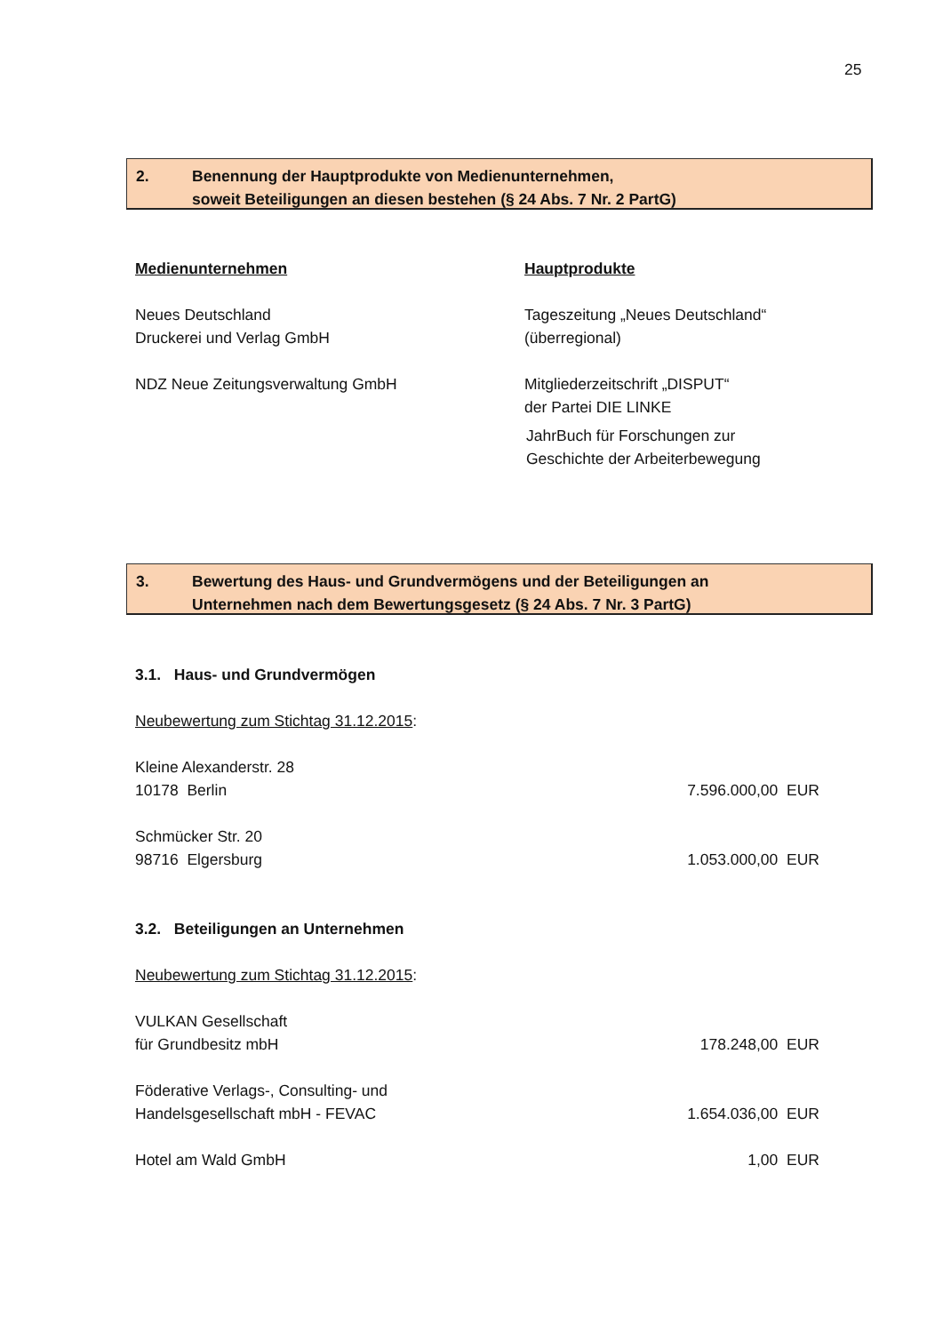25
2. Benennung der Hauptprodukte von Medienunternehmen,
soweit Beteiligungen an diesen bestehen (§ 24 Abs. 7 Nr. 2 PartG)
| Medienunternehmen | Hauptprodukte |
| Neues Deutschland Druckerei und Verlag GmbH | Tageszeitung „Neues Deutschland“ (überregional) |
| NDZ Neue Zeitungsverwaltung GmbH | Mitgliederzeitschrift „DISPUT“ der Partei DIE LINKE JahrBuch für Forschungen zur Geschichte der Arbeiterbewegung |
3. Bewertung des Haus- und Grundvermögens und der Beteiligungen an
Unternehmen nach dem Bewertungsgesetz (§ 24 Abs. 7 Nr. 3 PartG)
3.1. Haus- und Grundvermögen
Neubewertung zum Stichtag 31.12.2015:
| Kleine Alexanderstr. 28 10178 Berlin | 7.596.000,00 EUR |
| Schmücker Str. 20 98716 Elgersburg | 1.053.000,00 EUR |
3.2. Beteiligungen an Unternehmen
Neubewertung zum Stichtag 31.12.2015:
| VULKAN Gesellschaft für Grundbesitz mbH | 178.248,00 EUR |
| Föderative Verlags-, Consulting- und Handelsgesellschaft mbH - FEVAC | 1.654.036,00 EUR |
| Hotel am Wald GmbH | 1,00 EUR |